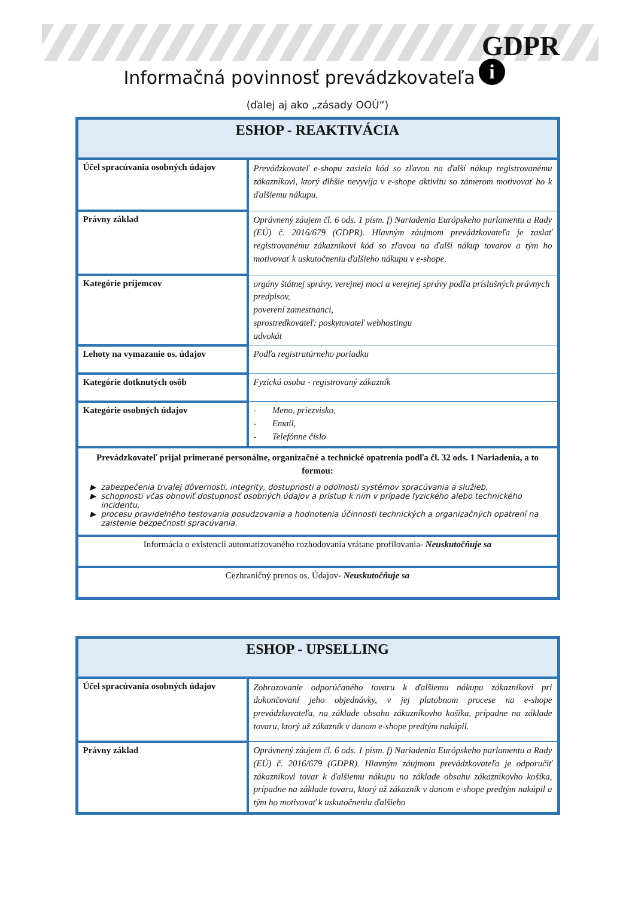GDPR
i
Informačná povinnosť prevádzkovateľa
(ďalej aj ako „zásady OOÚ“)
| ESHOP - REAKTIVÁCIA | |
| --- | --- |
| Účel spracúvania osobných údajov | Prevádzkovateľ e-shopu zasiela kód so zľavou na ďalší nákup registrovanému zákazníkovi, ktorý dlhšie nevyvíja v e-shope aktivitu so zámerom motivovať ho k ďalšiemu nákupu. |
| Právny základ | Oprávnený záujem čl. 6 ods. 1 písm. f) Nariadenia Európskeho parlamentu a Rady (EÚ) č. 2016/679 (GDPR). Hlavným záujmom prevádzkovateľa je zaslať registrovanému zákazníkovi kód so zľavou na ďalší nákup tovarov a tým ho motivovať k uskutočneniu ďalšieho nákupu v e-shope. |
| Kategórie príjemcov | orgány štátnej správy, verejnej moci a verejnej správy podľa príslušných právnych predpisov, poverení zamestnanci, sprostredkovateľ: poskytovateľ webhostingu advokát |
| Lehoty na vymazanie os. údajov | Podľa registratúrneho poriadku |
| Kategórie dotknutých osôb | Fyzická osoba - registrovaný zákazník |
| Kategórie osobných údajov | - Meno, priezvisko, - Email, - Telefónne číslo |
| Prevádzkovateľ prijal primerané personálne, organizačné a technické opatrenia podľa čl. 32 ods. 1 Nariadenia, a to formou: zabezpečenia trvalej dôvernosti, integrity, dostupnosti a odolnosti systémov spracúvania a služieb, schopnosti včas obnoviť dostupnosť osobných údajov a prístup k nim v prípade fyzického alebo technického incidentu, procesu pravidelného testovania posudzovania a hodnotenia účinnosti technických a organizačných opatrení na zaistenie bezpečnosti spracúvania. | |
| Informácia o existencii automatizovaného rozhodovania vrátane profilovania - Neuskutočňuje sa | |
| Cezhraničný prenos os. Údajov - Neuskutočňuje sa | |
| ESHOP - UPSELLING | |
| --- | --- |
| Účel spracúvania osobných údajov | Zobrazovanie odporúčaného tovaru k ďalšiemu nákupu zákazníkovi pri dokončovaní jeho objednávky, v jej platobnom procese na e-shope prevádzkovateľa, na základe obsahu zákazníkovho košíka, prípadne na základe tovaru, ktorý už zákazník v danom e-shope predtým nakúpil. |
| Právny základ | Oprávnený záujem čl. 6 ods. 1 písm. f) Nariadenia Európskeho parlamentu a Rady (EÚ) č. 2016/679 (GDPR). Hlavným záujmom prevádzkovateľa je odporučiť zákazníkovi tovar k ďalšiemu nákupu na základe obsahu zákazníkovho košíka, prípadne na základe tovaru, ktorý už zákazník v danom e-shope predtým nakúpil a tým ho motivovať k uskutočneniu ďalšieho |